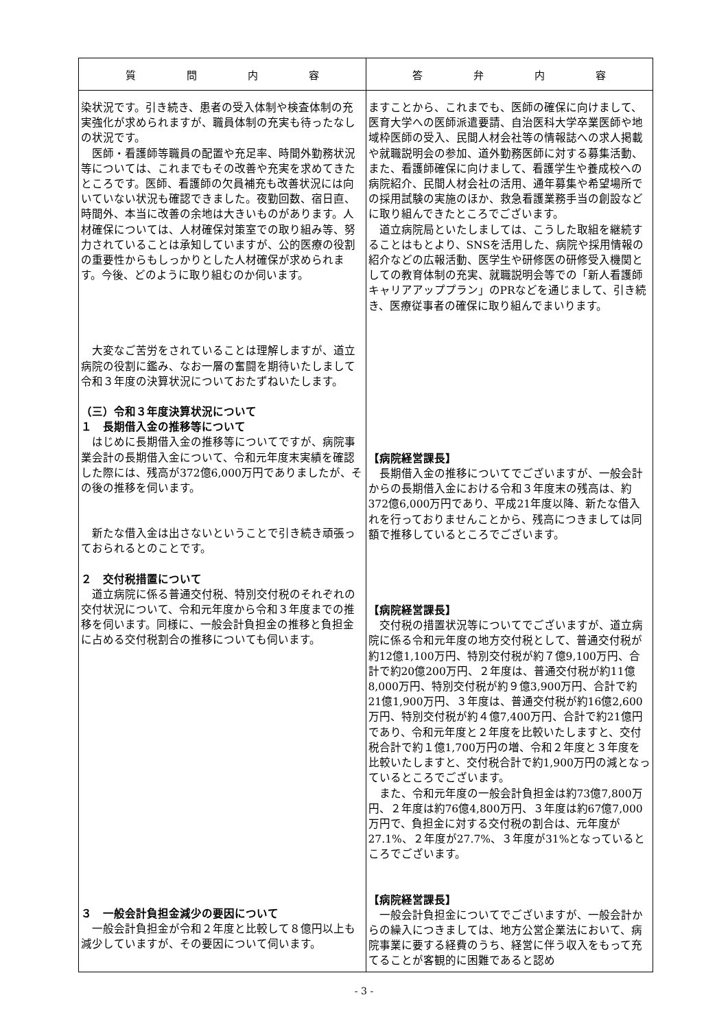| 質 問 内 容 | 答 弁 内 容 |
| --- | --- |
| 染状況です。引き続き、患者の受入体制や検査体制の充実強化が求められますが、職員体制の充実も待ったなしの状況です。 医師・看護師等職員の配置や充足率、時間外勤務状況等については、これまでもその改善や充実を求めてきたところです。医師、看護師の欠員補充も改善状況には向いていない状況も確認できました。夜勤回数、宿日直、時間外、本当に改善の余地は大きいものがあります。人材確保については、人材確保対策室での取り組み等、努力されていることは承知していますが、公的医療の役割の重要性からもしっかりとした人材確保が求められます。今後、どのように取り組むのか伺います。 大変なご苦労をされていることは理解しますが、道立病院の役割に鑑み、なお一層の奮闘を期待いたしまして令和３年度の決算状況についておたずねいたします。 （三）令和３年度決算状況について １ 長期借入金の推移等について はじめに長期借入金の推移等についてですが、病院事業会計の長期借入金について、令和元年度末実績を確認した際には、残高が372億6,000万円でありましたが、その後の推移を伺います。 新たな借入金は出さないということで引き続き頑張っておられるとのことです。 ２ 交付税措置について 道立病院に係る普通交付税、特別交付税のそれぞれの交付状況について、令和元年度から令和３年度までの推移を伺います。同様に、一般会計負担金の推移と負担金に占める交付税割合の推移についても伺います。 ３ 一般会計負担金減少の要因について 一般会計負担金が令和２年度と比較して８億円以上も減少していますが、その要因について伺います。 | ますことから、これまでも、医師の確保に向けまして、医育大学への医師派遣要請、自治医科大学卒業医師や地域枠医師の受入、民間人材会社等の情報誌への求人掲載や就職説明会の参加、道外勤務医師に対する募集活動、また、看護師確保に向けまして、看護学生や養成校への病院紹介、民間人材会社の活用、通年募集や希望場所での採用試験の実施のほか、救急看護業務手当の創設などに取り組んできたところでございます。 道立病院局といたしましては、こうした取組を継続することはもとより、SNSを活用した、病院や採用情報の紹介などの広報活動、医学生や研修医の研修受入機関としての教育体制の充実、就職説明会等での「新人看護師キャリアアッププラン」のPRなどを通じまして、引き続き、医療従事者の確保に取り組んでまいります。 【病院経営課長】 長期借入金の推移についてでございますが、一般会計からの長期借入金における令和３年度末の残高は、約372億6,000万円であり、平成21年度以降、新たな借入れを行っておりませんことから、残高につきましては同額で推移しているところでございます。 【病院経営課長】 交付税の措置状況等についてでございますが、道立病院に係る令和元年度の地方交付税として、普通交付税が約12億1,100万円、特別交付税が約７億9,100万円、合計で約20億200万円、２年度は、普通交付税が約11億8,000万円、特別交付税が約９億3,900万円、合計で約21億1,900万円、３年度は、普通交付税が約16億2,600万円、特別交付税が約４億7,400万円、合計で約21億円であり、令和元年度と２年度を比較いたしますと、交付税合計で約１億1,700万円の増、令和２年度と３年度を比較いたしますと、交付税合計で約1,900万円の減となっているところでございます。 また、令和元年度の一般会計負担金は約73億7,800万円、２年度は約76億4,800万円、３年度は約67億7,000万円で、負担金に対する交付税の割合は、元年度が27.1%、２年度が27.7%、３年度が31%となっているところでございます。 【病院経営課長】 一般会計負担金についてでございますが、一般会計からの繰入につきましては、地方公営企業法において、病院事業に要する経費のうち、経営に伴う収入をもって充てることが客観的に困難であると認め |
- 3 -